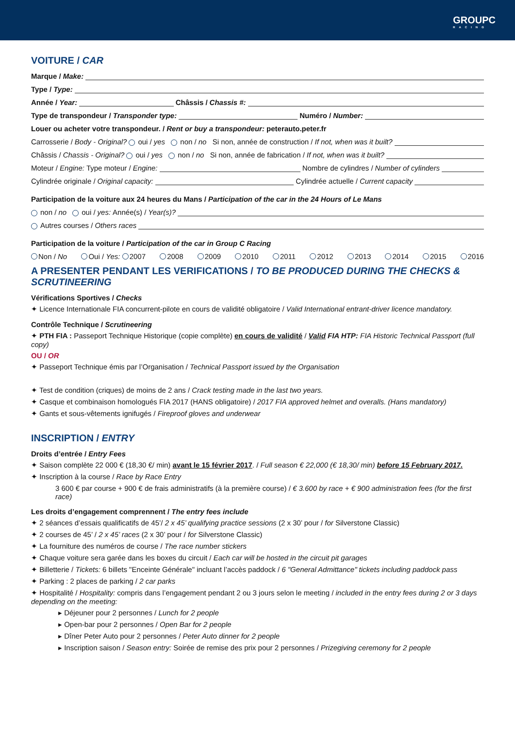GROUPC
RACING
VOITURE / CAR
Marque / Make:
Type / Type:
Année / Year: Châssis / Chassis #:
Type de transpondeur / Transponder type: Numéro / Number:
Louer ou acheter votre transpondeur. / Rent or buy a transpondeur: peterauto.peter.fr
Carrosserie / Body - Original? oui / yes non / no Si non, année de construction / If not, when was it built?
Châssis / Chassis - Original? oui / yes non / no Si non, année de fabrication / If not, when was it built?
Moteur / Engine: Type moteur / Engine: Nombre de cylindres / Number of cylinders
Cylindrée originale / Original capacity: Cylindrée actuelle / Current capacity
Participation de la voiture aux 24 heures du Mans / Participation of the car in the 24 Hours of Le Mans
non / no oui / yes: Année(s) / Year(s)?
Autres courses / Others races
Participation de la voiture / Participation of the car in Group C Racing
Non / No Oui / Yes: 2007 2008 2009 2010 2011 2012 2013 2014 2015 2016
A PRESENTER PENDANT LES VERIFICATIONS / TO BE PRODUCED DURING THE CHECKS & SCRUTINEERING
Vérifications Sportives / Checks
✦ Licence Internationale FIA concurrent-pilote en cours de validité obligatoire / Valid International entrant-driver licence mandatory.
Contrôle Technique / Scrutineering
✦ PTH FIA : Passeport Technique Historique (copie complète) en cours de validité / Valid FIA HTP: FIA Historic Technical Passport (full copy)
OU / OR
✦ Passeport Technique émis par l’Organisation / Technical Passport issued by the Organisation
✦ Test de condition (criques) de moins de 2 ans / Crack testing made in the last two years.
✦ Casque et combinaison homologués FIA 2017 (HANS obligatoire) / 2017 FIA approved helmet and overalls. (Hans mandatory)
✦ Gants et sous-vêtements ignifugés / Fireproof gloves and underwear
INSCRIPTION / ENTRY
Droits d’entrée / Entry Fees
✦ Saison complète 22 000 € (18,30 €/ min) avant le 15 février 2017. / Full season € 22,000 (€ 18,30/ min) before 15 February 2017.
✦ Inscription à la course / Race by Race Entry
3 600 € par course + 900 € de frais administratifs (à la première course) / € 3.600 by race + € 900 administration fees (for the first race)
Les droits d’engagement comprennent / The entry fees include
✦ 2 séances d’essais qualificatifs de 45’/ 2 x 45’ qualifying practice sessions (2 x 30’ pour / for Silverstone Classic)
✦ 2 courses de 45’ / 2 x 45’ races (2 x 30’ pour / for Silverstone Classic)
✦ La fourniture des numéros de course / The race number stickers
✦ Chaque voiture sera garée dans les boxes du circuit / Each car will be hosted in the circuit pit garages
✦ Billetterie / Tickets: 6 billets "Enceinte Générale" incluant l’accès paddock / 6 "General Admittance" tickets including paddock pass
✦ Parking : 2 places de parking / 2 car parks
✦ Hospitalité / Hospitality: compris dans l’engagement pendant 2 ou 3 jours selon le meeting / included in the entry fees during 2 or 3 days depending on the meeting:
▸ Déjeuner pour 2 personnes / Lunch for 2 people
▸ Open-bar pour 2 personnes / Open Bar for 2 people
▸ Dîner Peter Auto pour 2 personnes / Peter Auto dinner for 2 people
▸ Inscription saison / Season entry: Soirée de remise des prix pour 2 personnes / Prizegiving ceremony for 2 people